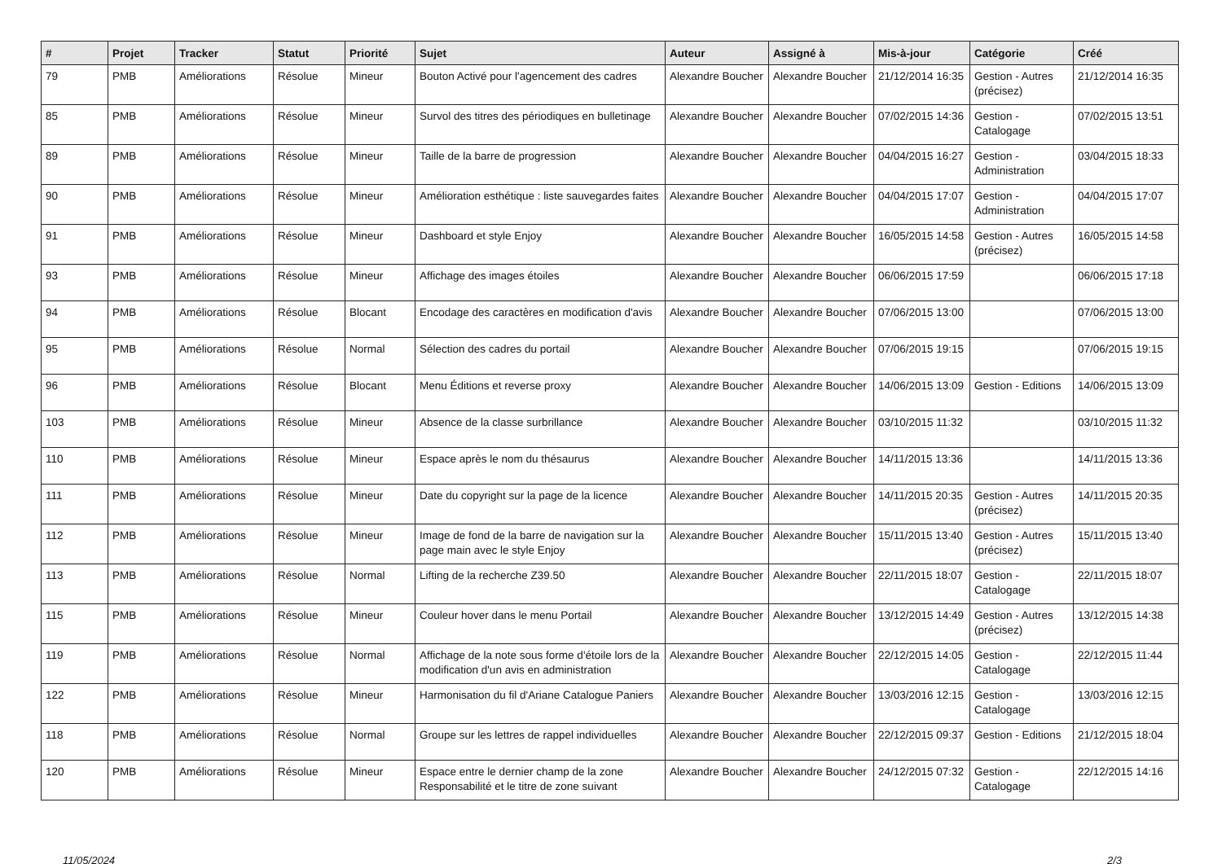| # | Projet | Tracker | Statut | Priorité | Sujet | Auteur | Assigné à | Mis-à-jour | Catégorie | Créé |
| --- | --- | --- | --- | --- | --- | --- | --- | --- | --- | --- |
| 79 | PMB | Améliorations | Résolue | Mineur | Bouton Activé pour l'agencement des cadres | Alexandre Boucher | Alexandre Boucher | 21/12/2014 16:35 | Gestion - Autres (précisez) | 21/12/2014 16:35 |
| 85 | PMB | Améliorations | Résolue | Mineur | Survol des titres des périodiques en bulletinage | Alexandre Boucher | Alexandre Boucher | 07/02/2015 14:36 | Gestion - Catalogage | 07/02/2015 13:51 |
| 89 | PMB | Améliorations | Résolue | Mineur | Taille de la barre de progression | Alexandre Boucher | Alexandre Boucher | 04/04/2015 16:27 | Gestion - Administration | 03/04/2015 18:33 |
| 90 | PMB | Améliorations | Résolue | Mineur | Amélioration esthétique : liste sauvegardes faites | Alexandre Boucher | Alexandre Boucher | 04/04/2015 17:07 | Gestion - Administration | 04/04/2015 17:07 |
| 91 | PMB | Améliorations | Résolue | Mineur | Dashboard et style Enjoy | Alexandre Boucher | Alexandre Boucher | 16/05/2015 14:58 | Gestion - Autres (précisez) | 16/05/2015 14:58 |
| 93 | PMB | Améliorations | Résolue | Mineur | Affichage des images étoiles | Alexandre Boucher | Alexandre Boucher | 06/06/2015 17:59 | | 06/06/2015 17:18 |
| 94 | PMB | Améliorations | Résolue | Blocant | Encodage des caractères en modification d'avis | Alexandre Boucher | Alexandre Boucher | 07/06/2015 13:00 | | 07/06/2015 13:00 |
| 95 | PMB | Améliorations | Résolue | Normal | Sélection des cadres du portail | Alexandre Boucher | Alexandre Boucher | 07/06/2015 19:15 | | 07/06/2015 19:15 |
| 96 | PMB | Améliorations | Résolue | Blocant | Menu Éditions et reverse proxy | Alexandre Boucher | Alexandre Boucher | 14/06/2015 13:09 | Gestion - Editions | 14/06/2015 13:09 |
| 103 | PMB | Améliorations | Résolue | Mineur | Absence de la classe surbrillance | Alexandre Boucher | Alexandre Boucher | 03/10/2015 11:32 | | 03/10/2015 11:32 |
| 110 | PMB | Améliorations | Résolue | Mineur | Espace après le nom du thésaurus | Alexandre Boucher | Alexandre Boucher | 14/11/2015 13:36 | | 14/11/2015 13:36 |
| 111 | PMB | Améliorations | Résolue | Mineur | Date du copyright sur la page de la licence | Alexandre Boucher | Alexandre Boucher | 14/11/2015 20:35 | Gestion - Autres (précisez) | 14/11/2015 20:35 |
| 112 | PMB | Améliorations | Résolue | Mineur | Image de fond de la barre de navigation sur la page main avec le style Enjoy | Alexandre Boucher | Alexandre Boucher | 15/11/2015 13:40 | Gestion - Autres (précisez) | 15/11/2015 13:40 |
| 113 | PMB | Améliorations | Résolue | Normal | Lifting de la recherche Z39.50 | Alexandre Boucher | Alexandre Boucher | 22/11/2015 18:07 | Gestion - Catalogage | 22/11/2015 18:07 |
| 115 | PMB | Améliorations | Résolue | Mineur | Couleur hover dans le menu Portail | Alexandre Boucher | Alexandre Boucher | 13/12/2015 14:49 | Gestion - Autres (précisez) | 13/12/2015 14:38 |
| 119 | PMB | Améliorations | Résolue | Normal | Affichage de la note sous forme d'étoile lors de la modification d'un avis en administration | Alexandre Boucher | Alexandre Boucher | 22/12/2015 14:05 | Gestion - Catalogage | 22/12/2015 11:44 |
| 122 | PMB | Améliorations | Résolue | Mineur | Harmonisation du fil d'Ariane Catalogue Paniers | Alexandre Boucher | Alexandre Boucher | 13/03/2016 12:15 | Gestion - Catalogage | 13/03/2016 12:15 |
| 118 | PMB | Améliorations | Résolue | Normal | Groupe sur les lettres de rappel individuelles | Alexandre Boucher | Alexandre Boucher | 22/12/2015 09:37 | Gestion - Editions | 21/12/2015 18:04 |
| 120 | PMB | Améliorations | Résolue | Mineur | Espace entre le dernier champ de la zone Responsabilité et le titre de zone suivant | Alexandre Boucher | Alexandre Boucher | 24/12/2015 07:32 | Gestion - Catalogage | 22/12/2015 14:16 |
11/05/2024 2/3